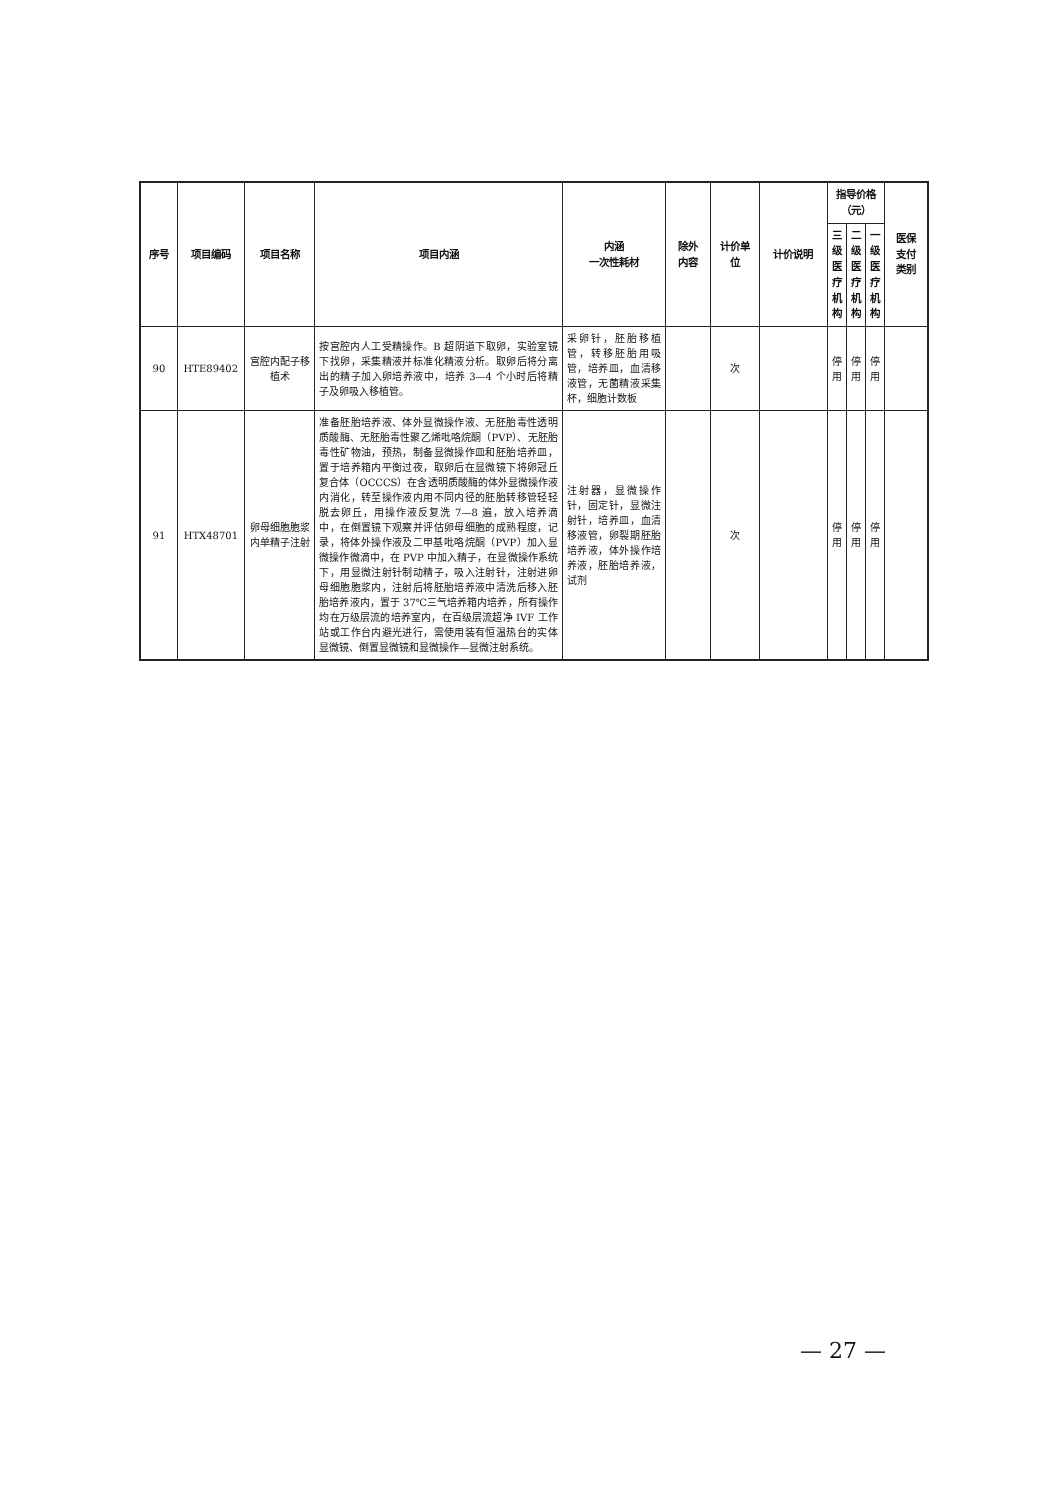| 序号 | 项目编码 | 项目名称 | 项目内涵 | 内涵 一次性耗材 | 除外 内容 | 计价单位 | 计价说明 | 指导价格（元） | | | 医保 支付 类别 |
| --- | --- | --- | --- | --- | --- | --- | --- | --- | --- | --- | --- |
| | | | | | | | | 三级医 疗机构 | 二级医 疗机构 | 一级医 疗机构 | |
| 90 | HTE89402 | 宫腔内配子移植术 | 按宫腔内人工受精操作。B 超阴道下取卵，实验室镜下找卵，采集精液并标准化精液分析。取卵后将分离出的精子加入卵培养液中，培养 3—4 个小时后将精子及卵吸入移植管。 | 采卵针，胚胎移植管，转移胚胎用吸管，培养皿，血清移液管，无菌精液采集杯，细胞计数板 | | 次 | | 停用 | 停用 | 停用 | |
| 91 | HTX48701 | 卵母细胞胞浆内单精子注射 | 准备胚胎培养液、体外显微操作液、无胚胎毒性透明质酸酶、无胚胎毒性聚乙烯吡咯烷酮（PVP）、无胚胎毒性矿物油，预热，制备显微操作皿和胚胎培养皿，置于培养箱内平衡过夜，取卵后在显微镜下将卵冠丘复合体（OCCCS）在含透明质酸酶的体外显微操作液内消化，转至操作液内用不同内径的胚胎转移管轻轻脱去卵丘，用操作液反复洗 7—8 遍，放入培养滴中，在倒置镜下观察并评估卵母细胞的成熟程度，记录，将体外操作液及二甲基吡咯烷酮（PVP）加入显微操作微滴中，在 PVP 中加入精子，在显微操作系统下，用显微注射针制动精子，吸入注射针，注射进卵母细胞胞浆内，注射后将胚胎培养液中清洗后移入胚胎培养液内，置于 37℃三气培养箱内培养，所有操作均在万级层流的培养室内，在百级层流超净 IVF 工作站或工作台内避光进行，需使用装有恒温热台的实体显微镜、倒置显微镜和显微操作—显微注射系统。 | 注射器，显微操作针，固定针，显微注射针，培养皿，血清移液管，卵裂期胚胎培养液，体外操作培养液，胚胎培养液，试剂 | | 次 | | 停用 | 停用 | 停用 | |
— 27 —